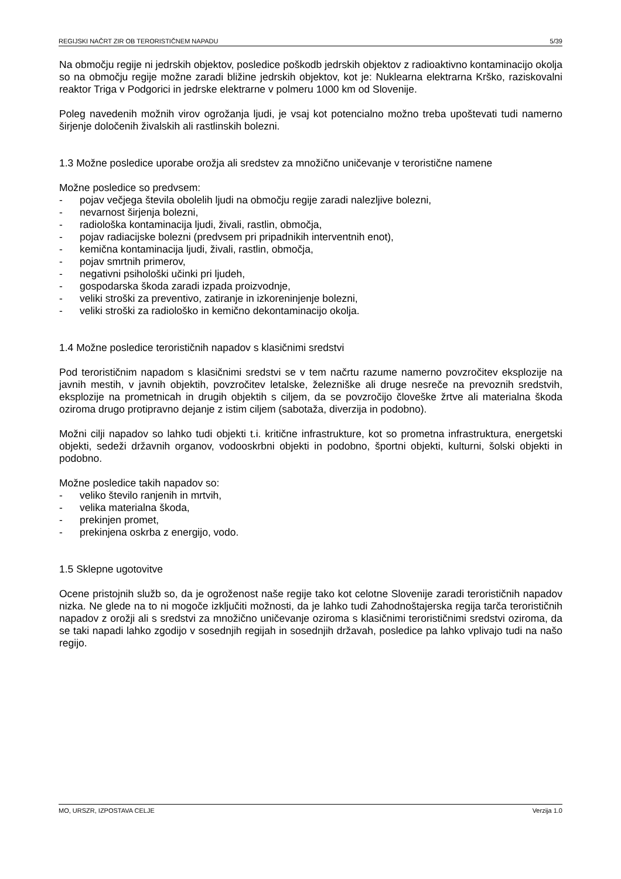REGIJSKI NAČRT ZIR OB TERORISTIČNEM NAPADU 5/39
Na območju regije ni jedrskih objektov, posledice poškodb jedrskih objektov z radioaktivno kontaminacijo okolja so na območju regije možne zaradi bližine jedrskih objektov, kot je: Nuklearna elektrarna Krško, raziskovalni reaktor Triga v Podgorici in jedrske elektrarne v polmeru 1000 km od Slovenije.
Poleg navedenih možnih virov ogrožanja ljudi, je vsaj kot potencialno možno treba upoštevati tudi namerno širjenje določenih živalskih ali rastlinskih bolezni.
1.3 Možne posledice uporabe orožja ali sredstev za množično uničevanje v teroristične namene
Možne posledice so predvsem:
- pojav večjega števila obolelih ljudi na območju regije zaradi nalezljive bolezni,
- nevarnost širjenja bolezni,
- radiološka kontaminacija ljudi, živali, rastlin, območja,
- pojav radiacijske bolezni (predvsem pri pripadnikih interventnih enot),
- kemična kontaminacija ljudi, živali, rastlin, območja,
- pojav smrtnih primerov,
- negativni psihološki učinki pri ljudeh,
- gospodarska škoda zaradi izpada proizvodnje,
- veliki stroški za preventivo, zatiranje in izkoreninjenje bolezni,
- veliki stroški za radiološko in kemično dekontaminacijo okolja.
1.4 Možne posledice terorističnih napadov s klasičnimi sredstvi
Pod terorističnim napadom s klasičnimi sredstvi se v tem načrtu razume namerno povzročitev eksplozije na javnih mestih, v javnih objektih, povzročitev letalske, železniške ali druge nesreče na prevoznih sredstvih, eksplozije na prometnicah in drugih objektih s ciljem, da se povzročijo človeške žrtve ali materialna škoda oziroma drugo protipravno dejanje z istim ciljem (sabotaža, diverzija in podobno).
Možni cilji napadov so lahko tudi objekti t.i. kritične infrastrukture, kot so prometna infrastruktura, energetski objekti, sedeži državnih organov, vodooskrbni objekti in podobno, športni objekti, kulturni, šolski objekti in podobno.
Možne posledice takih napadov so:
- veliko število ranjenih in mrtvih,
- velika materialna škoda,
- prekinjen promet,
- prekinjena oskrba z energijo, vodo.
1.5 Sklepne ugotovitve
Ocene pristojnih služb so, da je ogroženost naše regije tako kot celotne Slovenije zaradi terorističnih napadov nizka. Ne glede na to ni mogoče izključiti možnosti, da je lahko tudi Zahodnoštajerska regija tarča terorističnih napadov z orožji ali s sredstvi za množično uničevanje oziroma s klasičnimi terorističnimi sredstvi oziroma, da se taki napadi lahko zgodijo v sosednjih regijah in sosednjih državah, posledice pa lahko vplivajo tudi na našo regijo.
MO, URSZR, IZPOSTAVA CELJE Verzija 1.0